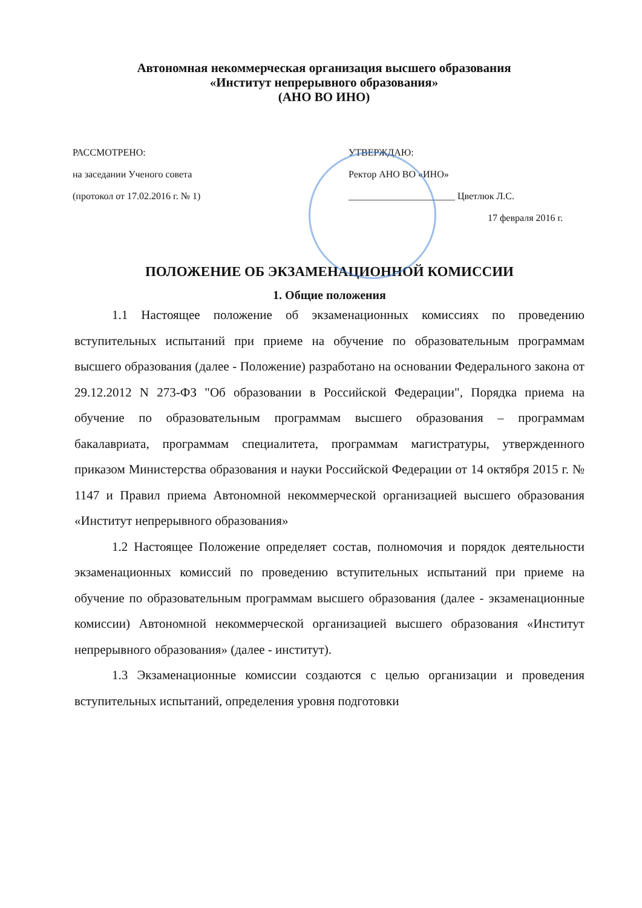Автономная некоммерческая организация высшего образования
«Институт непрерывного образования»
(АНО ВО ИНО)
РАССМОТРЕНО:
на заседании Ученого совета
(протокол от 17.02.2016 г. № 1)
УТВЕРЖДАЮ:
Ректор АНО ВО «ИНО»
______________________ Цветлюк Л.С.
17 февраля 2016 г.
ПОЛОЖЕНИЕ ОБ ЭКЗАМЕНАЦИОННОЙ КОМИССИИ
1. Общие положения
1.1 Настоящее положение об экзаменационных комиссиях по проведению вступительных испытаний при приеме на обучение по образовательным программам высшего образования (далее - Положение) разработано на основании Федерального закона от 29.12.2012 N 273-ФЗ "Об образовании в Российской Федерации", Порядка приема на обучение по образовательным программам высшего образования – программам бакалавриата, программам специалитета, программам магистратуры, утвержденного приказом Министерства образования и науки Российской Федерации от 14 октября 2015 г. № 1147 и Правил приема Автономной некоммерческой организацией высшего образования «Институт непрерывного образования»
1.2 Настоящее Положение определяет состав, полномочия и порядок деятельности экзаменационных комиссий по проведению вступительных испытаний при приеме на обучение по образовательным программам высшего образования (далее - экзаменационные комиссии) Автономной некоммерческой организацией высшего образования «Институт непрерывного образования» (далее - институт).
1.3 Экзаменационные комиссии создаются с целью организации и проведения вступительных испытаний, определения уровня подготовки